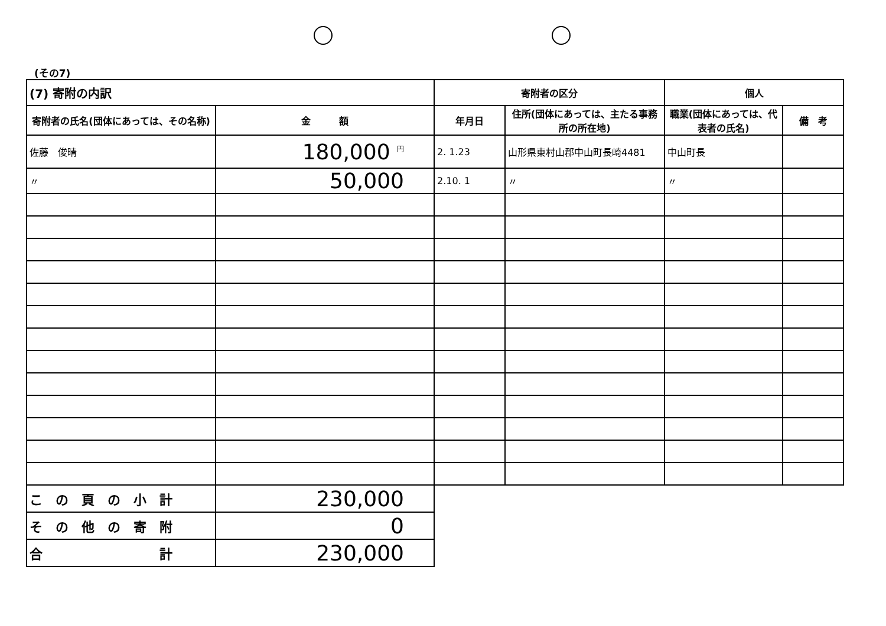(その7)
| (7) 寄附の内訳 | | 寄附者の区分 | | 個人 | |
| --- | --- | --- | --- | --- | --- |
| 寄附者の氏名(団体にあっては、その名称) | 金 額 | 年月日 | 住所(団体にあっては、主たる事務所の所在地) | 職業(団体にあっては、代表者の氏名) | 備 考 |
| 佐藤 俊晴 | 180,000 <sup>円</sup> | 2. 1.23 | 山形県東村山郡中山町長崎4481 | 中山町長 | |
| 〃 | 50,000 | 2.10. 1 | 〃 | 〃 | |
| こ の 頁 の 小 計 | 230,000 | | | | |
| そ の 他 の 寄 附 | 0 | | | | |
| 合 計 | 230,000 | | | | |